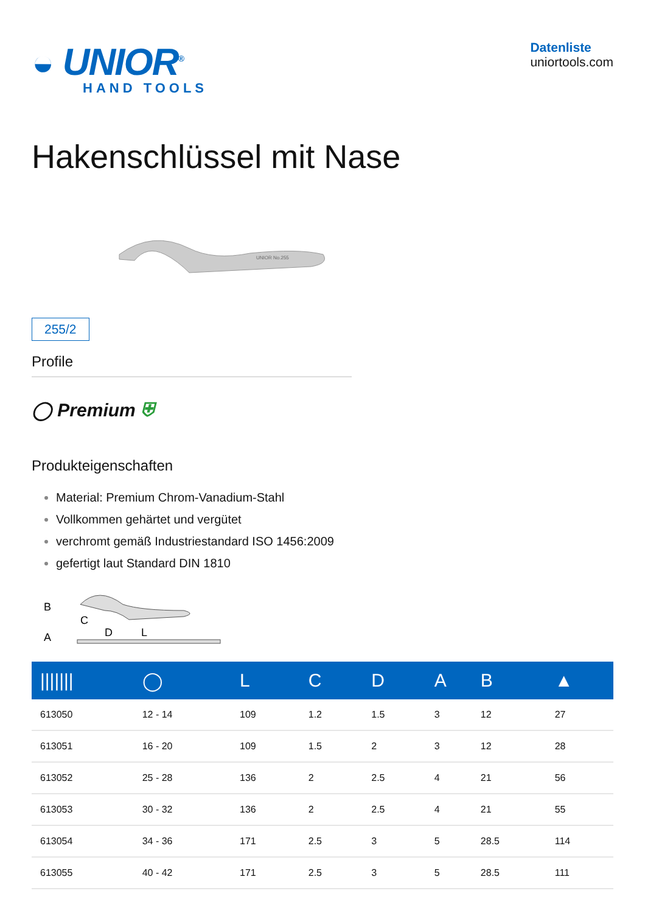◒ UNIOR<sup>®</sup>
HAND TOOLS
Datenliste
uniortools.com
Hakenschlüssel mit Nase
255/2
UNIOR No.255
Profile
◯ Premium ⛨
Produkteigenschaften
Material: Premium Chrom-Vanadium-Stahl
Vollkommen gehärtet und vergütet
verchromt gemäß Industriestandard ISO 1456:2009
gefertigt laut Standard DIN 1810
B
C
D
A
L
| /////// | ◯ | L | C | D | A | B | ▲ |
| --- | --- | --- | --- | --- | --- | --- | --- |
| 613050 | 12 - 14 | 109 | 1.2 | 1.5 | 3 | 12 | 27 |
| 613051 | 16 - 20 | 109 | 1.5 | 2 | 3 | 12 | 28 |
| 613052 | 25 - 28 | 136 | 2 | 2.5 | 4 | 21 | 56 |
| 613053 | 30 - 32 | 136 | 2 | 2.5 | 4 | 21 | 55 |
| 613054 | 34 - 36 | 171 | 2.5 | 3 | 5 | 28.5 | 114 |
| 613055 | 40 - 42 | 171 | 2.5 | 3 | 5 | 28.5 | 111 |